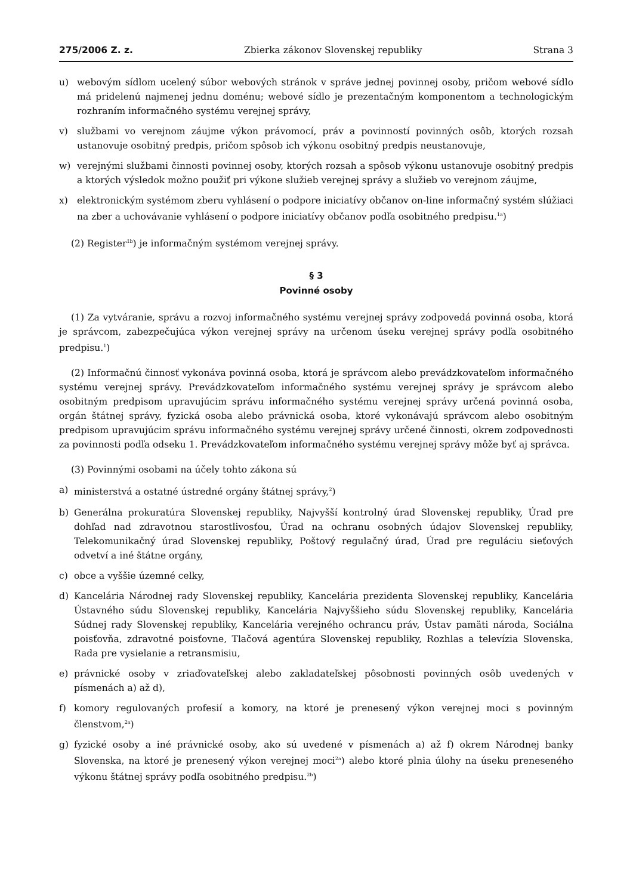275/2006 Z. z. Zbierka zákonov Slovenskej republiky Strana 3
u) webovým sídlom ucelený súbor webových stránok v správe jednej povinnej osoby, pričom webové sídlo má pridelenú najmenej jednu doménu; webové sídlo je prezentačným komponentom a technologickým rozhraním informačného systému verejnej správy,
v) službami vo verejnom záujme výkon právomocí, práv a povinností povinných osôb, ktorých rozsah ustanovuje osobitný predpis, pričom spôsob ich výkonu osobitný predpis neustanovuje,
w) verejnými službami činnosti povinnej osoby, ktorých rozsah a spôsob výkonu ustanovuje osobitný predpis a ktorých výsledok možno použiť pri výkone služieb verejnej správy a služieb vo verejnom záujme,
x) elektronickým systémom zberu vyhlásení o podpore iniciatívy občanov on-line informačný systém slúžiaci na zber a uchovávanie vyhlásení o podpore iniciatívy občanov podľa osobitného predpisu.<sup>1a</sup>)
(2) Register<sup>1b</sup>) je informačným systémom verejnej správy.
§ 3
Povinné osoby
(1) Za vytváranie, správu a rozvoj informačného systému verejnej správy zodpovedá povinná osoba, ktorá je správcom, zabezpečujúca výkon verejnej správy na určenom úseku verejnej správy podľa osobitného predpisu.<sup>1</sup>)
(2) Informačnú činnosť vykonáva povinná osoba, ktorá je správcom alebo prevádzkovateľom informačného systému verejnej správy. Prevádzkovateľom informačného systému verejnej správy je správcom alebo osobitným predpisom upravujúcim správu informačného systému verejnej správy určená povinná osoba, orgán štátnej správy, fyzická osoba alebo právnická osoba, ktoré vykonávajú správcom alebo osobitným predpisom upravujúcim správu informačného systému verejnej správy určené činnosti, okrem zodpovednosti za povinnosti podľa odseku 1. Prevádzkovateľom informačného systému verejnej správy môže byť aj správca.
(3) Povinnými osobami na účely tohto zákona sú
a) ministerstvá a ostatné ústredné orgány štátnej správy,<sup>2</sup>)
b) Generálna prokuratúra Slovenskej republiky, Najvyšší kontrolný úrad Slovenskej republiky, Úrad pre dohľad nad zdravotnou starostlivosťou, Úrad na ochranu osobných údajov Slovenskej republiky, Telekomunikačný úrad Slovenskej republiky, Poštový regulačný úrad, Úrad pre reguláciu sieťových odvetví a iné štátne orgány,
c) obce a vyššie územné celky,
d) Kancelária Národnej rady Slovenskej republiky, Kancelária prezidenta Slovenskej republiky, Kancelária Ústavného súdu Slovenskej republiky, Kancelária Najvyššieho súdu Slovenskej republiky, Kancelária Súdnej rady Slovenskej republiky, Kancelária verejného ochrancu práv, Ústav pamäti národa, Sociálna poisťovňa, zdravotné poisťovne, Tlačová agentúra Slovenskej republiky, Rozhlas a televízia Slovenska, Rada pre vysielanie a retransmisiu,
e) právnické osoby v zriaďovateľskej alebo zakladateľskej pôsobnosti povinných osôb uvedených v písmenách a) až d),
f) komory regulovaných profesií a komory, na ktoré je prenesený výkon verejnej moci s povinným členstvom,<sup>2a</sup>)
g) fyzické osoby a iné právnické osoby, ako sú uvedené v písmenách a) až f) okrem Národnej banky Slovenska, na ktoré je prenesený výkon verejnej moci<sup>2a</sup>) alebo ktoré plnia úlohy na úseku preneseného výkonu štátnej správy podľa osobitného predpisu.<sup>2b</sup>)